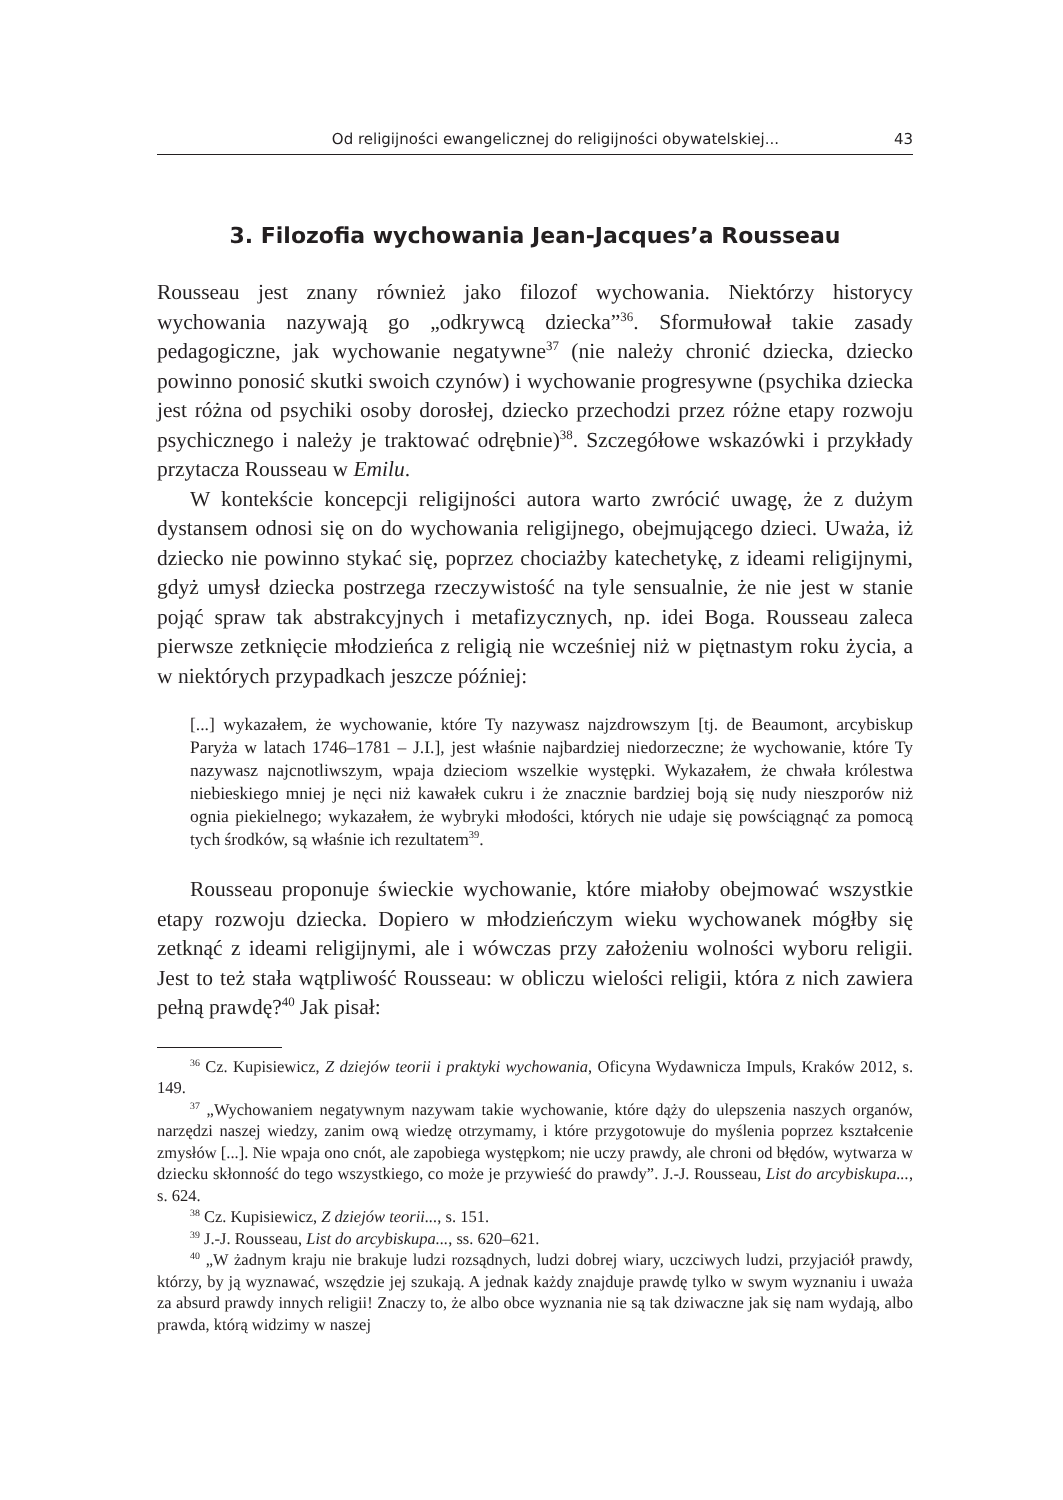Od religijności ewangelicznej do religijności obywatelskiej... 43
3. Filozofia wychowania Jean-Jacques’a Rousseau
Rousseau jest znany również jako filozof wychowania. Niektórzy historycy wychowania nazywają go „odkrywcą dziecka”<sup>36</sup>. Sformułował takie zasady pedagogiczne, jak wychowanie negatywne<sup>37</sup> (nie należy chronić dziecka, dziecko powinno ponosić skutki swoich czynów) i wychowanie progresywne (psychika dziecka jest różna od psychiki osoby dorosłej, dziecko przechodzi przez różne etapy rozwoju psychicznego i należy je traktować odrębnie)<sup>38</sup>. Szczegółowe wskazówki i przykłady przytacza Rousseau w Emilu.
W kontekście koncepcji religijności autora warto zwrócić uwagę, że z dużym dystansem odnosi się on do wychowania religijnego, obejmującego dzieci. Uważa, iż dziecko nie powinno stykać się, poprzez chociażby katechetykę, z ideami religijnymi, gdyż umysł dziecka postrzega rzeczywistość na tyle sensualnie, że nie jest w stanie pojąć spraw tak abstrakcyjnych i metafizycznych, np. idei Boga. Rousseau zaleca pierwsze zetknięcie młodzieńca z religią nie wcześniej niż w piętnastym roku życia, a w niektórych przypadkach jeszcze później:
[...] wykazałem, że wychowanie, które Ty nazywasz najzdrowszym [tj. de Beaumont, arcybiskup Paryża w latach 1746–1781 – J.I.], jest właśnie najbardziej niedorzeczne; że wychowanie, które Ty nazywasz najcnotliwszym, wpaja dzieciom wszelkie występki. Wykazałem, że chwała królestwa niebieskiego mniej je nęci niż kawałek cukru i że znacznie bardziej boją się nudy nieszporów niż ognia piekielnego; wykazałem, że wybryki młodości, których nie udaje się powściągnąć za pomocą tych środków, są właśnie ich rezultatem<sup>39</sup>.
Rousseau proponuje świeckie wychowanie, które miałoby obejmować wszystkie etapy rozwoju dziecka. Dopiero w młodzieńczym wieku wychowanek mógłby się zetknąć z ideami religijnymi, ale i wówczas przy założeniu wolności wyboru religii. Jest to też stała wątpliwość Rousseau: w obliczu wielości religii, która z nich zawiera pełną prawdę?<sup>40</sup> Jak pisał:
<sup>36</sup> Cz. Kupisiewicz, Z dziejów teorii i praktyki wychowania, Oficyna Wydawnicza Impuls, Kraków 2012, s. 149.
<sup>37</sup> „Wychowaniem negatywnym nazywam takie wychowanie, które dąży do ulepszenia naszych organów, narzędzi naszej wiedzy, zanim ową wiedzę otrzymamy, i które przygotowuje do myślenia poprzez kształcenie zmysłów [...]. Nie wpaja ono cnót, ale zapobiega występkom; nie uczy prawdy, ale chroni od błędów, wytwarza w dziecku skłonność do tego wszystkiego, co może je przywieść do prawdy”. J.-J. Rousseau, List do arcybiskupa..., s. 624.
<sup>38</sup> Cz. Kupisiewicz, Z dziejów teorii..., s. 151.
<sup>39</sup> J.-J. Rousseau, List do arcybiskupa..., ss. 620–621.
<sup>40</sup> „W żadnym kraju nie brakuje ludzi rozsądnych, ludzi dobrej wiary, uczciwych ludzi, przyjaciół prawdy, którzy, by ją wyznawać, wszędzie jej szukają. A jednak każdy znajduje prawdę tylko w swym wyznaniu i uważa za absurd prawdy innych religii! Znaczy to, że albo obce wyznania nie są tak dziwaczne jak się nam wydają, albo prawda, którą widzimy w naszej